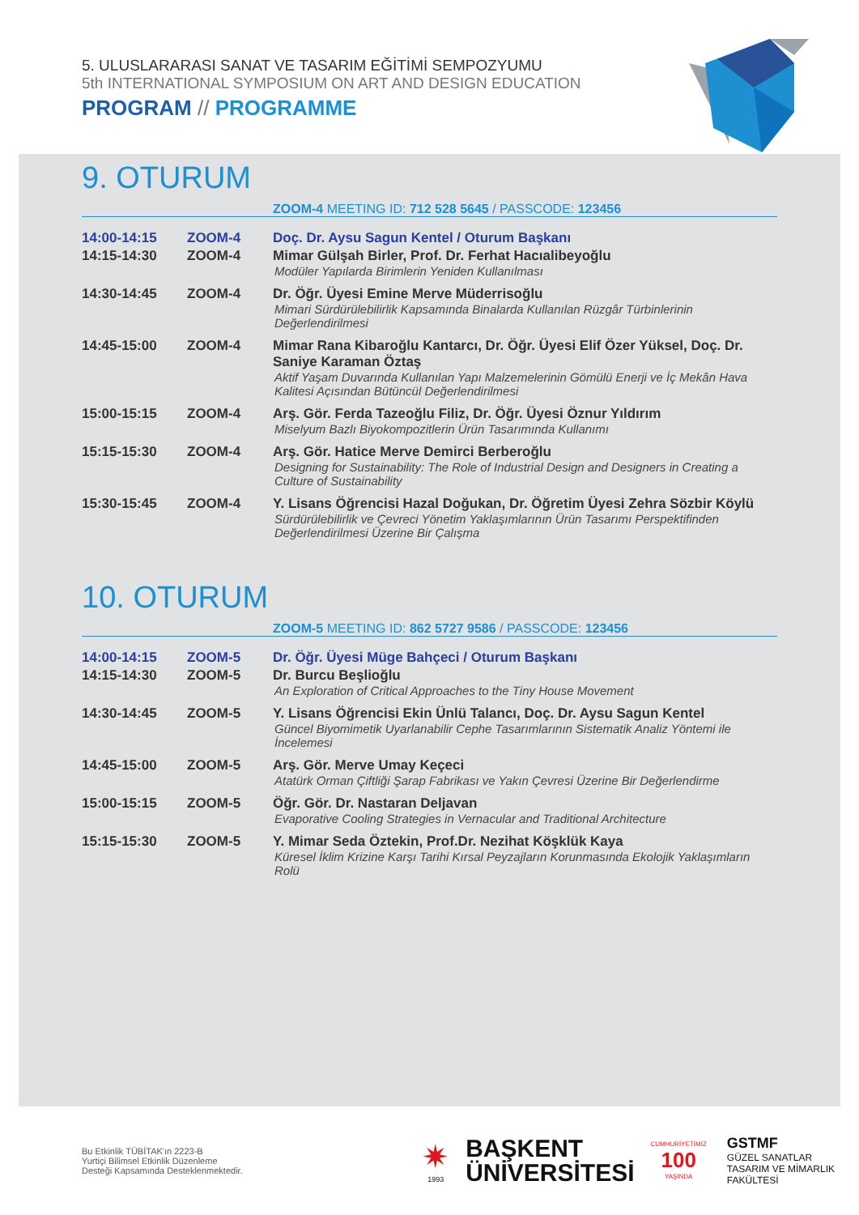5. ULUSLARARASI SANAT VE TASARIM EĞİTİMİ SEMPOZYUMU
5th INTERNATIONAL SYMPOSIUM ON ART AND DESIGN EDUCATION
PROGRAM // PROGRAMME
9. OTURUM
ZOOM-4 MEETING ID: 712 528 5645 / PASSCODE: 123456
| 14:00-14:15 | ZOOM-4 | Doç. Dr. Aysu Sagun Kentel / Oturum Başkanı |
| 14:15-14:30 | ZOOM-4 | Mimar Gülşah Birler, Prof. Dr. Ferhat Hacıalibeyoğlu Modüler Yapılarda Birimlerin Yeniden Kullanılması |
| 14:30-14:45 | ZOOM-4 | Dr. Öğr. Üyesi Emine Merve Müderrisoğlu Mimari Sürdürülebilirlik Kapsamında Binalarda Kullanılan Rüzgâr Türbinlerinin Değerlendirilmesi |
| 14:45-15:00 | ZOOM-4 | Mimar Rana Kibaroğlu Kantarcı, Dr. Öğr. Üyesi Elif Özer Yüksel, Doç. Dr. Saniye Karaman Öztaş Aktif Yaşam Duvarında Kullanılan Yapı Malzemelerinin Gömülü Enerji ve İç Mekân Hava Kalitesi Açısından Bütüncül Değerlendirilmesi |
| 15:00-15:15 | ZOOM-4 | Arş. Gör. Ferda Tazeoğlu Filiz, Dr. Öğr. Üyesi Öznur Yıldırım Miselyum Bazlı Biyokompozitlerin Ürün Tasarımında Kullanımı |
| 15:15-15:30 | ZOOM-4 | Arş. Gör. Hatice Merve Demirci Berberoğlu Designing for Sustainability: The Role of Industrial Design and Designers in Creating a Culture of Sustainability |
| 15:30-15:45 | ZOOM-4 | Y. Lisans Öğrencisi Hazal Doğukan, Dr. Öğretim Üyesi Zehra Sözbir Köylü Sürdürülebilirlik ve Çevreci Yönetim Yaklaşımlarının Ürün Tasarımı Perspektifinden Değerlendirilmesi Üzerine Bir Çalışma |
10. OTURUM
ZOOM-5 MEETING ID: 862 5727 9586 / PASSCODE: 123456
| 14:00-14:15 | ZOOM-5 | Dr. Öğr. Üyesi Müge Bahçeci / Oturum Başkanı |
| 14:15-14:30 | ZOOM-5 | Dr. Burcu Beşlioğlu An Exploration of Critical Approaches to the Tiny House Movement |
| 14:30-14:45 | ZOOM-5 | Y. Lisans Öğrencisi Ekin Ünlü Talancı, Doç. Dr. Aysu Sagun Kentel Güncel Biyomimetik Uyarlanabilir Cephe Tasarımlarının Sistematik Analiz Yöntemi ile İncelemesi |
| 14:45-15:00 | ZOOM-5 | Arş. Gör. Merve Umay Keçeci Atatürk Orman Çiftliği Şarap Fabrikası ve Yakın Çevresi Üzerine Bir Değerlendirme |
| 15:00-15:15 | ZOOM-5 | Öğr. Gör. Dr. Nastaran Deljavan Evaporative Cooling Strategies in Vernacular and Traditional Architecture |
| 15:15-15:30 | ZOOM-5 | Y. Mimar Seda Öztekin, Prof.Dr. Nezihat Köşklük Kaya Küresel İklim Krizine Karşı Tarihi Kırsal Peyzajların Korunmasında Ekolojik Yaklaşımların Rolü |
Bu Etkinlik TÜBİTAK'ın 2223-B
Yurtiçi Bilimsel Etkinlik Düzenleme
Desteği Kapsamında Desteklenmektedir.
✷
1993
BAŞKENT
ÜNİVERSİTESİ
CUMHURİYETİMİZ
100
YAŞINDA
GSTMF
GÜZEL SANATLAR
TASARIM VE MİMARLIK
FAKÜLTESİ